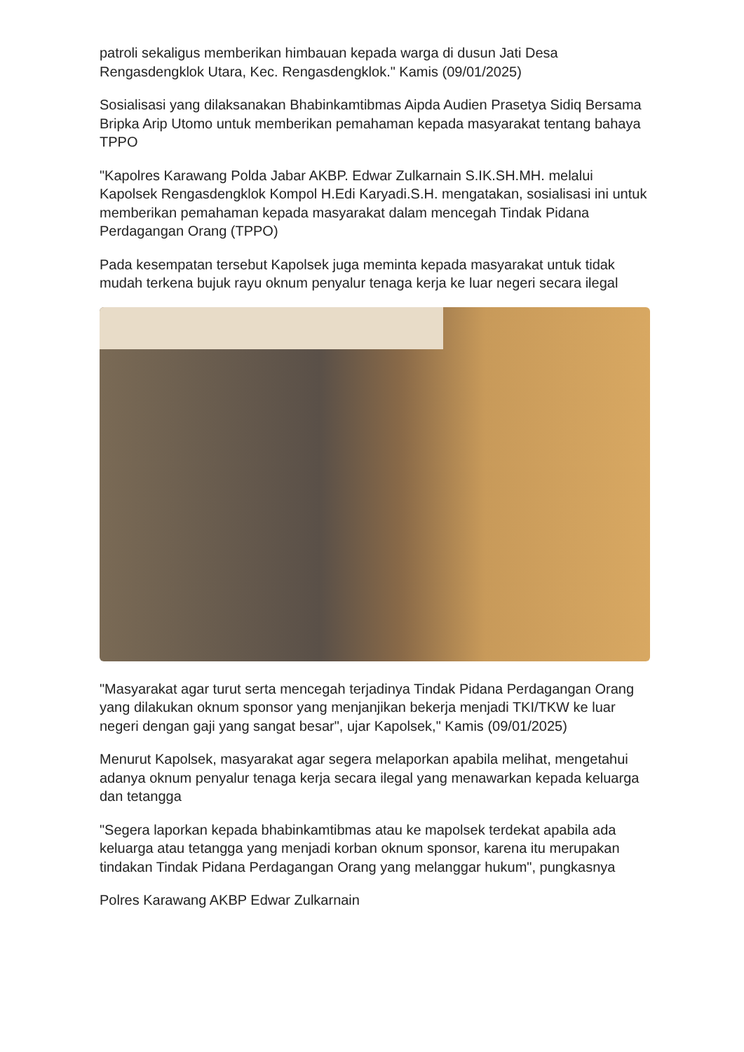patroli sekaligus memberikan himbauan kepada warga di dusun Jati Desa Rengasdengklok Utara, Kec. Rengasdengklok." Kamis (09/01/2025)
Sosialisasi yang dilaksanakan Bhabinkamtibmas Aipda Audien Prasetya Sidiq Bersama Bripka Arip Utomo untuk memberikan pemahaman kepada masyarakat tentang bahaya TPPO
"Kapolres Karawang Polda Jabar AKBP. Edwar Zulkarnain S.IK.SH.MH. melalui Kapolsek Rengasdengklok Kompol H.Edi Karyadi.S.H. mengatakan, sosialisasi ini untuk memberikan pemahaman kepada masyarakat dalam mencegah Tindak Pidana Perdagangan Orang (TPPO)
Pada kesempatan tersebut Kapolsek juga meminta kepada masyarakat untuk tidak mudah terkena bujuk rayu oknum penyalur tenaga kerja ke luar negeri secara ilegal
"Masyarakat agar turut serta mencegah terjadinya Tindak Pidana Perdagangan Orang yang dilakukan oknum sponsor yang menjanjikan bekerja menjadi TKI/TKW ke luar negeri dengan gaji yang sangat besar", ujar Kapolsek," Kamis (09/01/2025)
Menurut Kapolsek, masyarakat agar segera melaporkan apabila melihat, mengetahui adanya oknum penyalur tenaga kerja secara ilegal yang menawarkan kepada keluarga dan tetangga
"Segera laporkan kepada bhabinkamtibmas atau ke mapolsek terdekat apabila ada keluarga atau tetangga yang menjadi korban oknum sponsor, karena itu merupakan tindakan Tindak Pidana Perdagangan Orang yang melanggar hukum", pungkasnya
Polres Karawang AKBP Edwar Zulkarnain